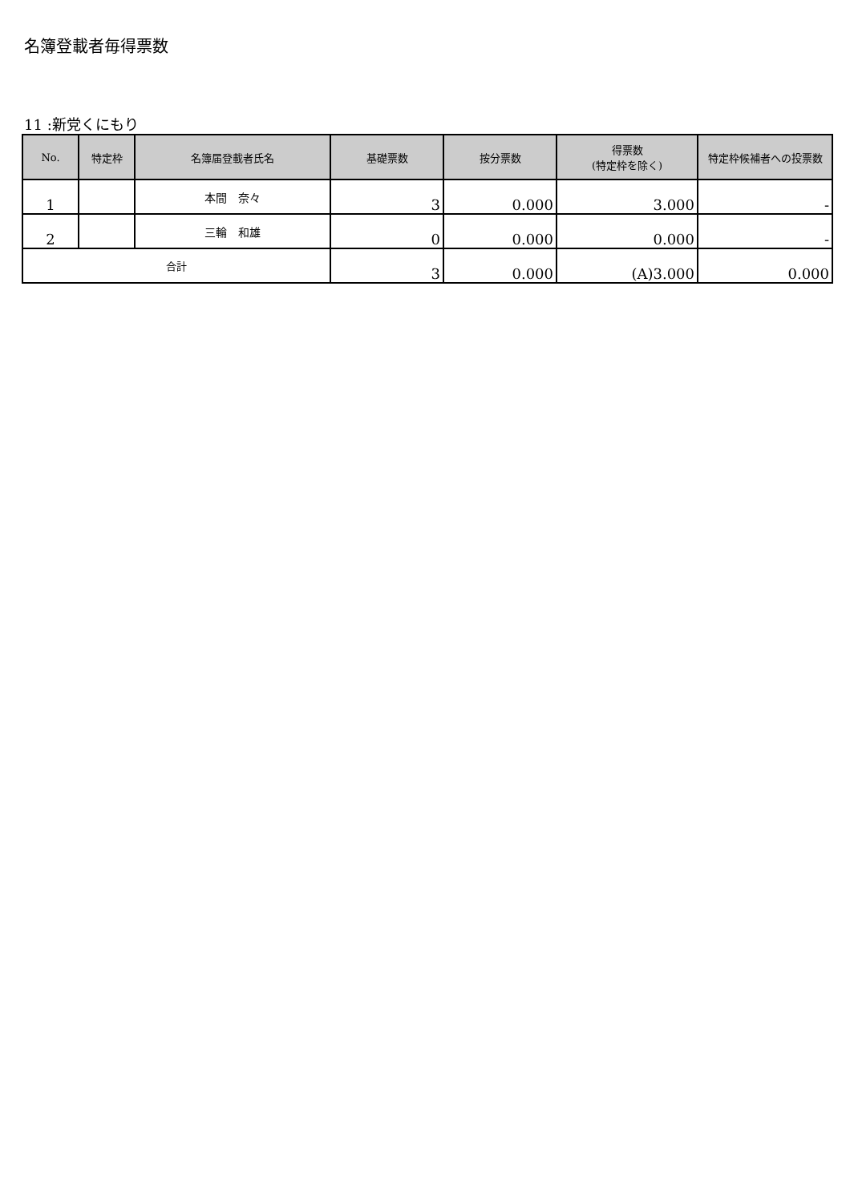名簿登載者毎得票数
11 :新党くにもり
| No. | 特定枠 | 名簿届登載者氏名 | 基礎票数 | 按分票数 | 得票数 (特定枠を除く) | 特定枠候補者への投票数 |
| --- | --- | --- | --- | --- | --- | --- |
| 1 | | 本間 奈々 | 3 | 0.000 | 3.000 | - |
| 2 | | 三輪 和雄 | 0 | 0.000 | 0.000 | - |
| 合計 | | | 3 | 0.000 | (A)3.000 | 0.000 |